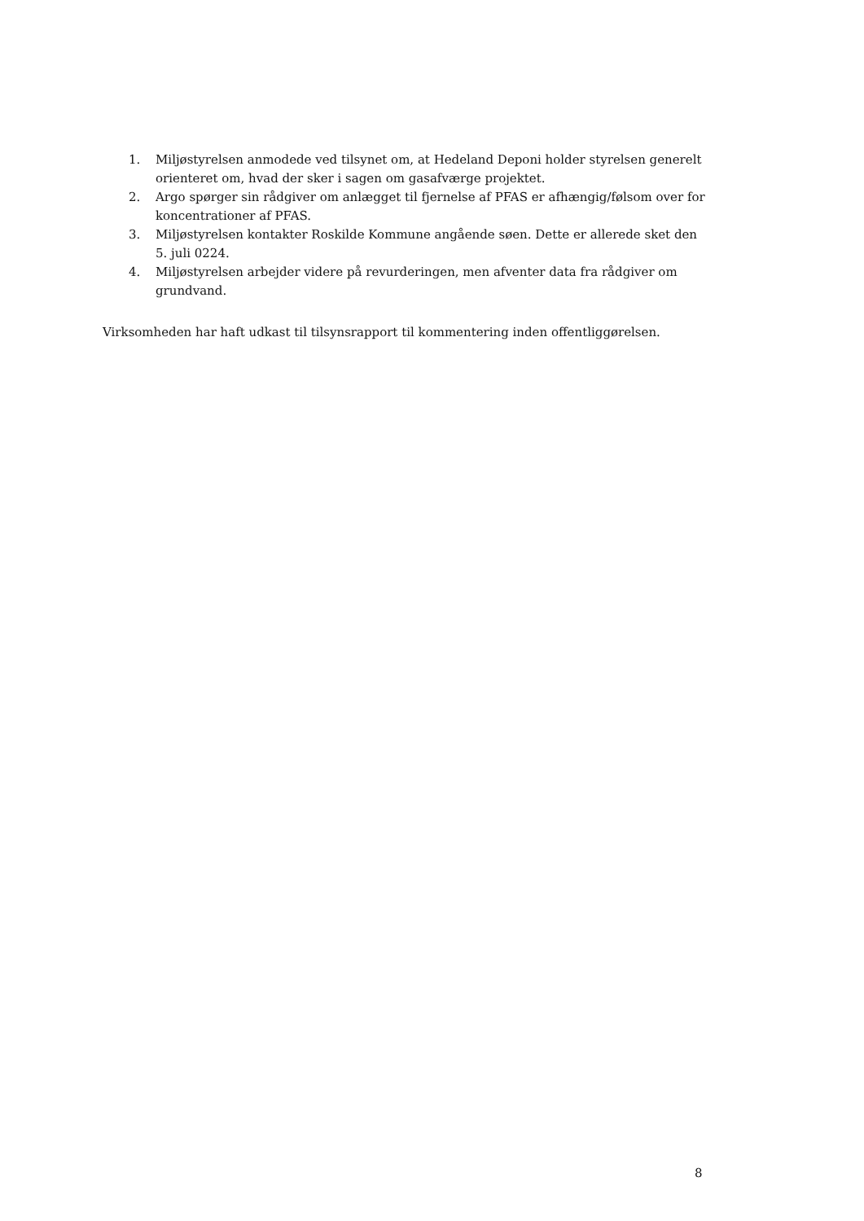1. Miljøstyrelsen anmodede ved tilsynet om, at Hedeland Deponi holder styrelsen generelt orienteret om, hvad der sker i sagen om gasafværge projektet.
2. Argo spørger sin rådgiver om anlægget til fjernelse af PFAS er afhængig/følsom over for koncentrationer af PFAS.
3. Miljøstyrelsen kontakter Roskilde Kommune angående søen. Dette er allerede sket den 5. juli 0224.
4. Miljøstyrelsen arbejder videre på revurderingen, men afventer data fra rådgiver om grundvand.
Virksomheden har haft udkast til tilsynsrapport til kommentering inden offentliggørelsen.
8